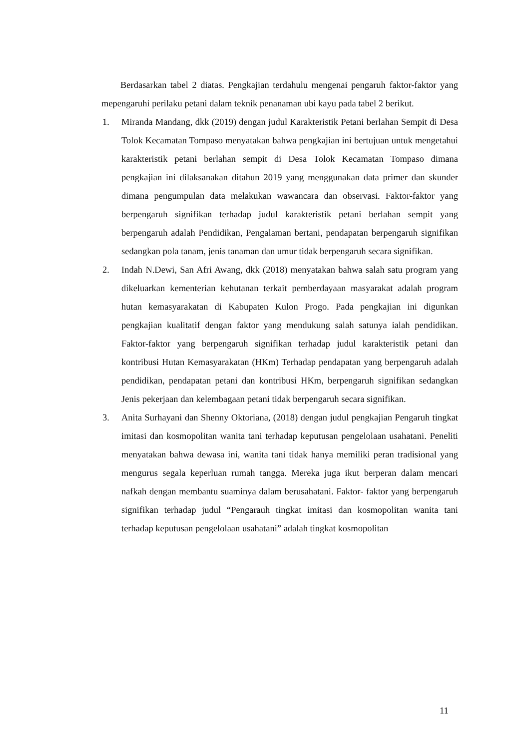Berdasarkan tabel 2 diatas. Pengkajian terdahulu mengenai pengaruh faktor-faktor yang mepengaruhi perilaku petani dalam teknik penanaman ubi kayu pada tabel 2 berikut.
1. Miranda Mandang, dkk (2019) dengan judul Karakteristik Petani berlahan Sempit di Desa Tolok Kecamatan Tompaso menyatakan bahwa pengkajian ini bertujuan untuk mengetahui karakteristik petani berlahan sempit di Desa Tolok Kecamatan Tompaso dimana pengkajian ini dilaksanakan ditahun 2019 yang menggunakan data primer dan skunder dimana pengumpulan data melakukan wawancara dan observasi. Faktor-faktor yang berpengaruh signifikan terhadap judul karakteristik petani berlahan sempit yang berpengaruh adalah Pendidikan, Pengalaman bertani, pendapatan berpengaruh signifikan sedangkan pola tanam, jenis tanaman dan umur tidak berpengaruh secara signifikan.
2. Indah N.Dewi, San Afri Awang, dkk (2018) menyatakan bahwa salah satu program yang dikeluarkan kementerian kehutanan terkait pemberdayaan masyarakat adalah program hutan kemasyarakatan di Kabupaten Kulon Progo. Pada pengkajian ini digunkan pengkajian kualitatif dengan faktor yang mendukung salah satunya ialah pendidikan. Faktor-faktor yang berpengaruh signifikan terhadap judul karakteristik petani dan kontribusi Hutan Kemasyarakatan (HKm) Terhadap pendapatan yang berpengaruh adalah pendidikan, pendapatan petani dan kontribusi HKm, berpengaruh signifikan sedangkan Jenis pekerjaan dan kelembagaan petani tidak berpengaruh secara signifikan.
3. Anita Surhayani dan Shenny Oktoriana, (2018) dengan judul pengkajian Pengaruh tingkat imitasi dan kosmopolitan wanita tani terhadap keputusan pengelolaan usahatani. Peneliti menyatakan bahwa dewasa ini, wanita tani tidak hanya memiliki peran tradisional yang mengurus segala keperluan rumah tangga. Mereka juga ikut berperan dalam mencari nafkah dengan membantu suaminya dalam berusahatani. Faktor- faktor yang berpengaruh signifikan terhadap judul “Pengarauh tingkat imitasi dan kosmopolitan wanita tani terhadap keputusan pengelolaan usahatani” adalah tingkat kosmopolitan
11